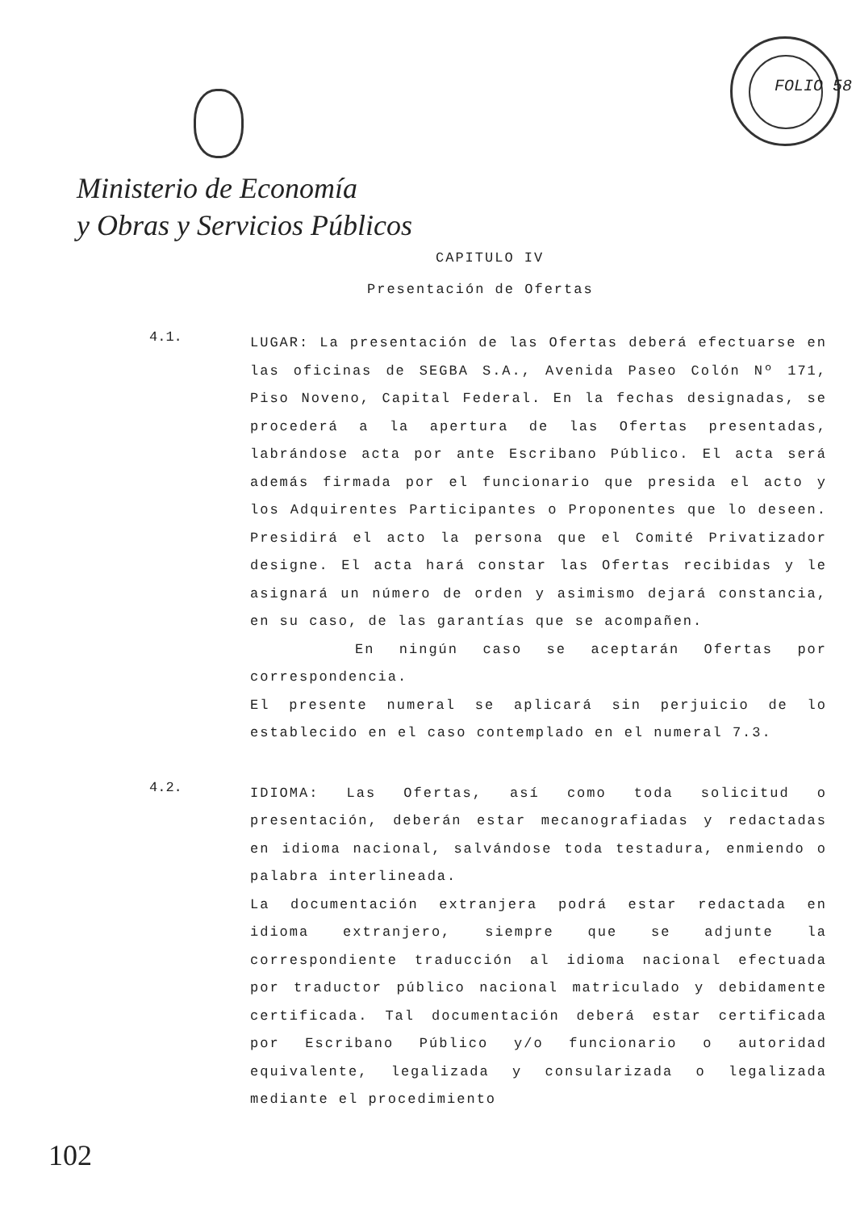FOLIO 58
Ministerio de Economía
y Obras y Servicios Públicos
CAPITULO IV
Presentación de Ofertas
4.1.
LUGAR: La presentación de las Ofertas deberá efectuarse en las oficinas de SEGBA S.A., Avenida Paseo Colón Nº 171, Piso Noveno, Capital Federal. En la fechas designadas, se procederá a la apertura de las Ofertas presentadas, labrándose acta por ante Escribano Público. El acta será además firmada por el funcionario que presida el acto y los Adquirentes Participantes o Proponentes que lo deseen. Presidirá el acto la persona que el Comité Privatizador designe. El acta hará constar las Ofertas recibidas y le asignará un número de orden y asimismo dejará constancia, en su caso, de las garantías que se acompañen.
En ningún caso se aceptarán Ofertas por correspondencia.
El presente numeral se aplicará sin perjuicio de lo establecido en el caso contemplado en el numeral 7.3.
4.2.
IDIOMA: Las Ofertas, así como toda solicitud o presentación, deberán estar mecanografiadas y redactadas en idioma nacional, salvándose toda testadura, enmiendo o palabra interlineada.
La documentación extranjera podrá estar redactada en idioma extranjero, siempre que se adjunte la correspondiente traducción al idioma nacional efectuada por traductor público nacional matriculado y debidamente certificada. Tal documentación deberá estar certificada por Escribano Público y/o funcionario o autoridad equivalente, legalizada y consularizada o legalizada mediante el procedimiento
102